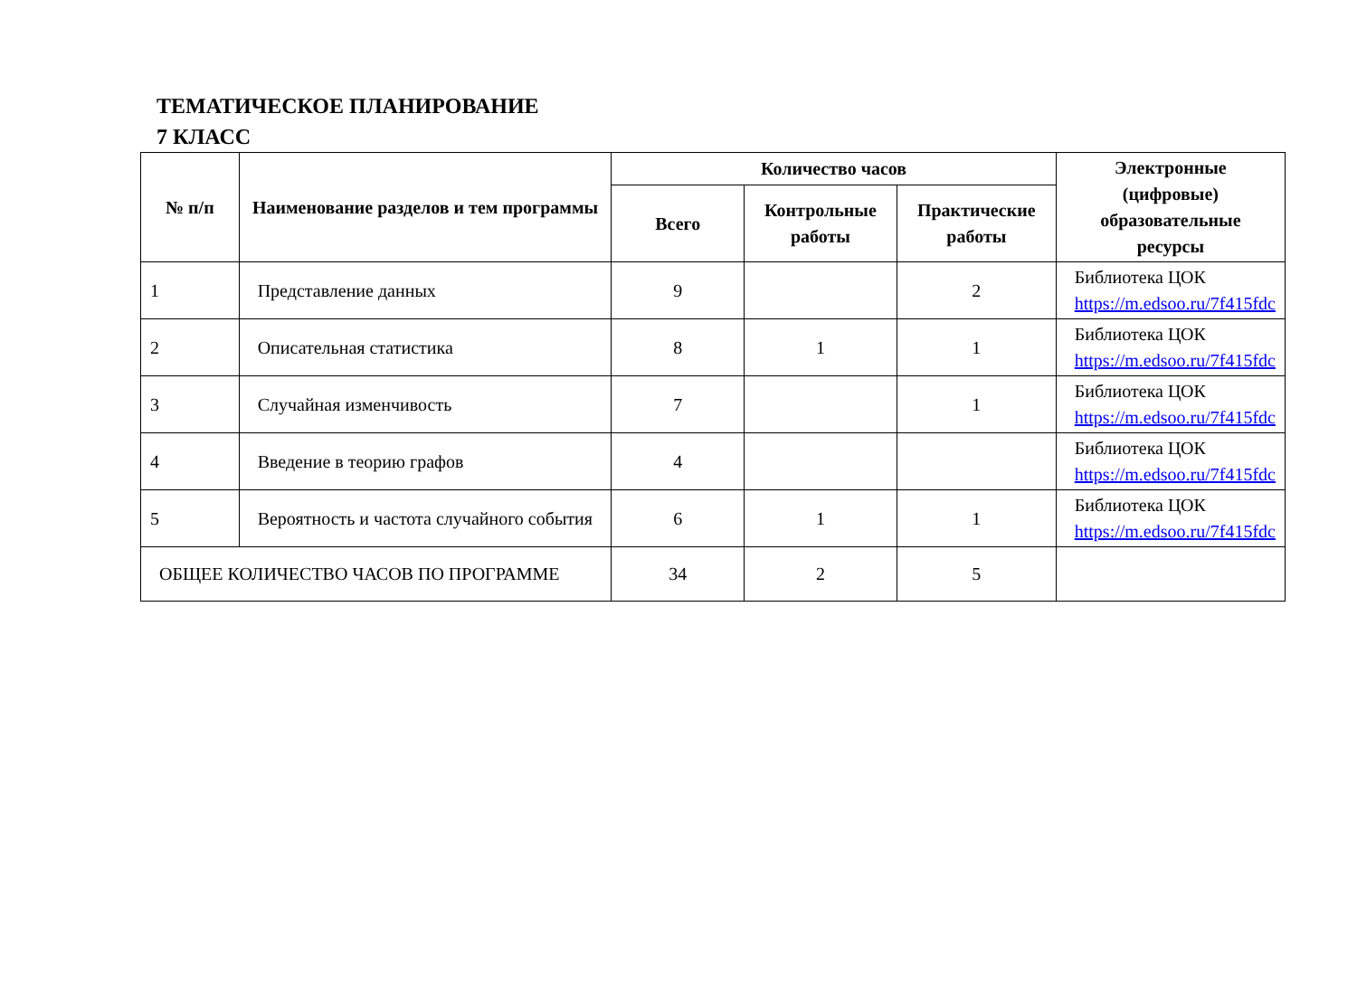ТЕМАТИЧЕСКОЕ ПЛАНИРОВАНИЕ
7 КЛАСС
| № п/п | Наименование разделов и тем программы | Количество часов | | | Электронные (цифровые) образовательные ресурсы |
| --- | --- | --- | --- | --- | --- |
| | | Всего | Контрольные работы | Практические работы | |
| 1 | Представление данных | 9 | | 2 | Библиотека ЦОК https://m.edsoo.ru/7f415fdc |
| 2 | Описательная статистика | 8 | 1 | 1 | Библиотека ЦОК https://m.edsoo.ru/7f415fdc |
| 3 | Случайная изменчивость | 7 | | 1 | Библиотека ЦОК https://m.edsoo.ru/7f415fdc |
| 4 | Введение в теорию графов | 4 | | | Библиотека ЦОК https://m.edsoo.ru/7f415fdc |
| 5 | Вероятность и частота случайного события | 6 | 1 | 1 | Библиотека ЦОК https://m.edsoo.ru/7f415fdc |
| ОБЩЕЕ КОЛИЧЕСТВО ЧАСОВ ПО ПРОГРАММЕ | | 34 | 2 | 5 | |